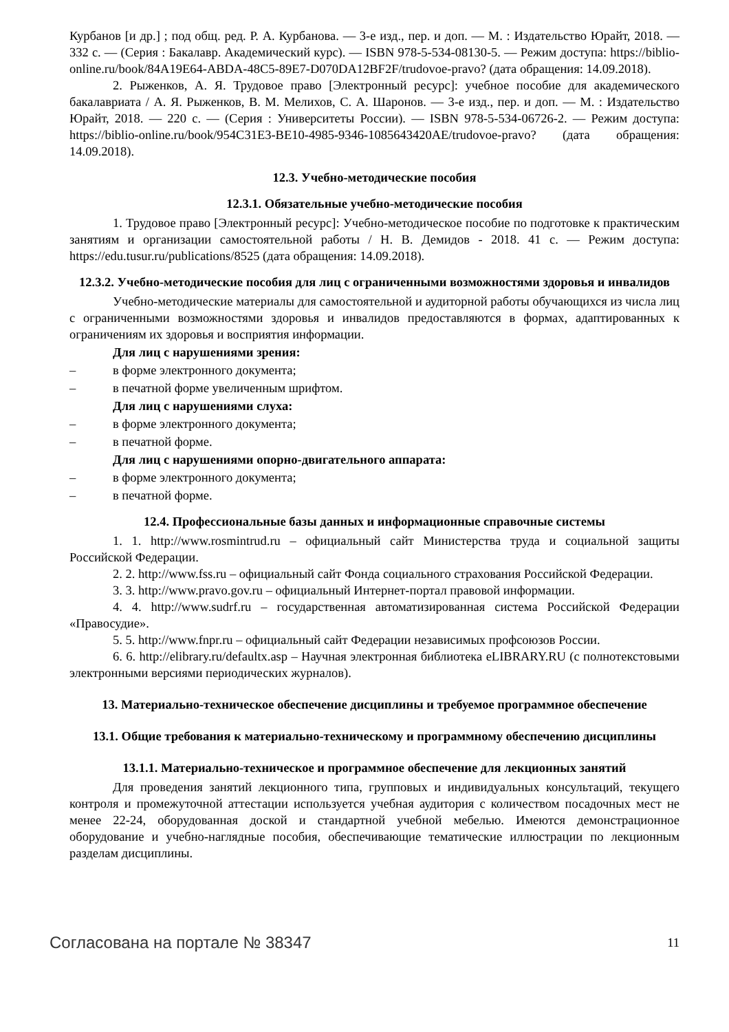Курбанов [и др.] ; под общ. ред. Р. А. Курбанова. — 3-е изд., пер. и доп. — М. : Издательство Юрайт, 2018. — 332 с. — (Серия : Бакалавр. Академический курс). — ISBN 978-5-534-08130-5. — Режим доступа: https://biblio-online.ru/book/84A19E64-ABDA-48C5-89E7-D070DA12BF2F/trudovoe-pravo? (дата обращения: 14.09.2018).
2. Рыженков, А. Я. Трудовое право [Электронный ресурс]: учебное пособие для академического бакалавриата / А. Я. Рыженков, В. М. Мелихов, С. А. Шаронов. — 3-е изд., пер. и доп. — М. : Издательство Юрайт, 2018. — 220 с. — (Серия : Университеты России). — ISBN 978-5-534-06726-2. — Режим доступа: https://biblio-online.ru/book/954C31E3-BE10-4985-9346-1085643420AE/trudovoe-pravo? (дата обращения: 14.09.2018).
12.3. Учебно-методические пособия
12.3.1. Обязательные учебно-методические пособия
1. Трудовое право [Электронный ресурс]: Учебно-методическое пособие по подготовке к практическим занятиям и организации самостоятельной работы / Н. В. Демидов - 2018. 41 с. — Режим доступа: https://edu.tusur.ru/publications/8525 (дата обращения: 14.09.2018).
12.3.2. Учебно-методические пособия для лиц с ограниченными возможностями здоровья и инвалидов
Учебно-методические материалы для самостоятельной и аудиторной работы обучающихся из числа лиц с ограниченными возможностями здоровья и инвалидов предоставляются в формах, адаптированных к ограничениям их здоровья и восприятия информации.
Для лиц с нарушениями зрения:
– в форме электронного документа;
– в печатной форме увеличенным шрифтом.
Для лиц с нарушениями слуха:
– в форме электронного документа;
– в печатной форме.
Для лиц с нарушениями опорно-двигательного аппарата:
– в форме электронного документа;
– в печатной форме.
12.4. Профессиональные базы данных и информационные справочные системы
1. 1. http://www.rosmintrud.ru – официальный сайт Министерства труда и социальной защиты Российской Федерации.
2. 2. http://www.fss.ru – официальный сайт Фонда социального страхования Российской Федерации.
3. 3. http://www.pravo.gov.ru – официальный Интернет-портал правовой информации.
4. 4. http://www.sudrf.ru – государственная автоматизированная система Российской Федерации «Правосудие».
5. 5. http://www.fnpr.ru – официальный сайт Федерации независимых профсоюзов России.
6. 6. http://elibrary.ru/defaultx.asp – Научная электронная библиотека eLIBRARY.RU (с полнотекстовыми электронными версиями периодических журналов).
13. Материально-техническое обеспечение дисциплины и требуемое программное обеспечение
13.1. Общие требования к материально-техническому и программному обеспечению дисциплины
13.1.1. Материально-техническое и программное обеспечение для лекционных занятий
Для проведения занятий лекционного типа, групповых и индивидуальных консультаций, текущего контроля и промежуточной аттестации используется учебная аудитория с количеством посадочных мест не менее 22-24, оборудованная доской и стандартной учебной мебелью. Имеются демонстрационное оборудование и учебно-наглядные пособия, обеспечивающие тематические иллюстрации по лекционным разделам дисциплины.
Согласована на портале № 38347 11